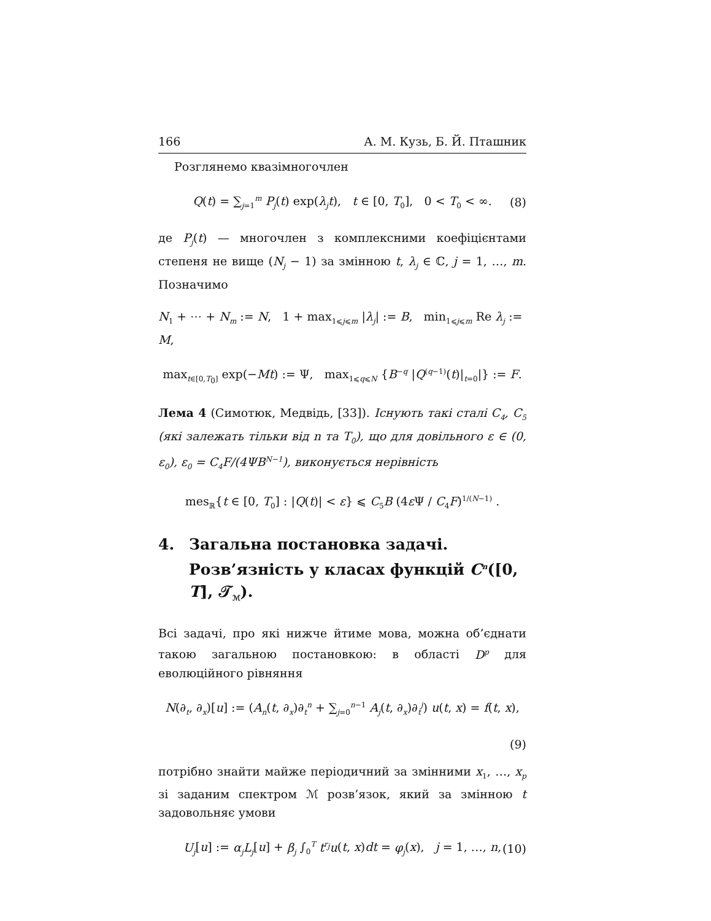166 А. М. Кузь, Б. Й. Пташник
Розглянемо квазімногочлен
Q(t) = ∑<sub>j=1</sub><sup>m</sup> P<sub>j</sub>(t) exp(λ<sub>j</sub>t), t ∈ [0, T<sub>0</sub>], 0 < T<sub>0</sub> < ∞. (8)
де P<sub>j</sub>(t) — многочлен з комплексними коефіцієнтами степеня не вище (N<sub>j</sub> − 1) за змінною t, λ<sub>j</sub> ∈ ℂ, j = 1, …, m. Позначимо
N<sub>1</sub> + ⋯ + N<sub>m</sub> := N, 1 + max<sub>1⩽j⩽m</sub> |λ<sub>j</sub>| := B, min<sub>1⩽j⩽m</sub> Re λ<sub>j</sub> := M,
max<sub>t∈[0,T<sub>0</sub>]</sub> exp(−Mt) := Ψ, max<sub>1⩽q⩽N</sub> {B<sup>−q</sup> |Q<sup>(q−1)</sup>(t)|<sub>t=0</sub>|} := F.
Лема 4 (Симотюк, Медвідь, [33]). Існують такі сталі C<sub>4</sub>, C<sub>5</sub> (які залежать тільки від n та T<sub>0</sub>), що для довільного ε ∈ (0, ε<sub>0</sub>), ε<sub>0</sub> = C<sub>4</sub>F/(4ΨB<sup>N−1</sup>), виконується нерівність
mes<sub>ℝ</sub>{t ∈ [0, T<sub>0</sub>] : |Q(t)| < ε} ⩽ C<sub>5</sub>B (4ε Ψ / C<sub>4</sub>F)<sup>1/(N−1)</sup> .
4. Загальна постановка задачі. Розв’язність у класах функцій C<sup>n</sup>([0, T], 𝒯<sub>ℳ</sub>).
Всі задачі, про які нижче йтиме мова, можна об’єднати такою загальною постановкою: в області D<sup>p</sup> для еволюційного рівняння
N(∂<sub>t</sub>, ∂<sub>x</sub>)[u] := (A<sub>n</sub>(t, ∂<sub>x</sub>)∂<sub>t</sub><sup>n</sup> + ∑<sub>j=0</sub><sup>n−1</sup> A<sub>j</sub>(t, ∂<sub>x</sub>)∂<sub>t</sub><sup>j</sup>) u(t, x) = f(t, x),
(9)
потрібно знайти майже періодичний за змінними x<sub>1</sub>, …, x<sub>p</sub> зі заданим спектром ℳ розв’язок, який за змінною t задовольняє умови
U<sub>j</sub>[u] := α<sub>j</sub>L<sub>j</sub>[u] + β<sub>j</sub> ∫<sub>0</sub><sup>T</sup> t<sup>r<sub>j</sub></sup>u(t, x)dt = φ<sub>j</sub>(x), j = 1, …, n, (10)